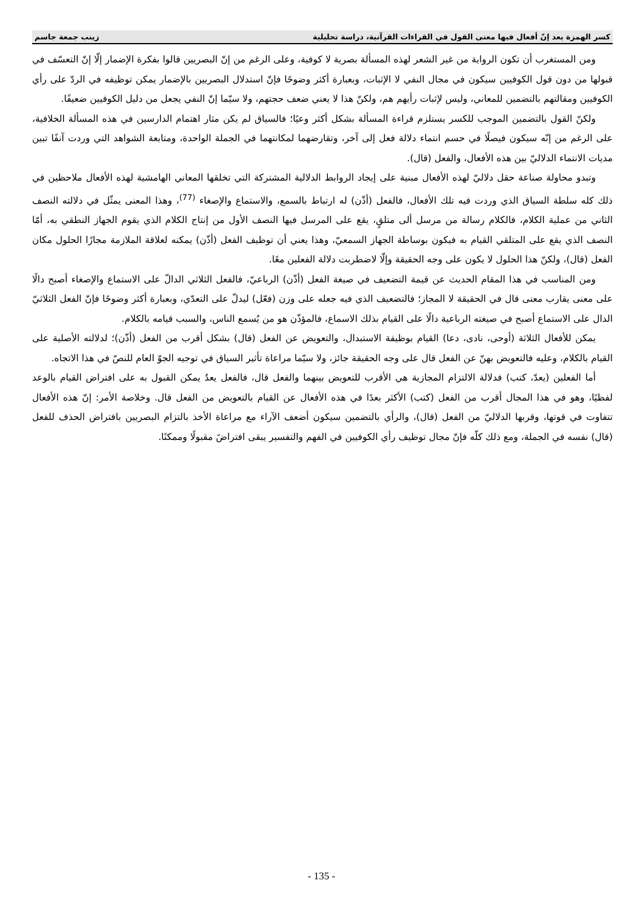كسر الهمزة بعد إنّ أفعال فيها معنى القول في القراءات القرآنية، دراسة تحليلية زينب جمعة جاسم
ومن المستغرب أن تكون الرواية من غير الشعر لهذه المسألة بصرية لا كوفية، وعلى الرغم من إنّ البصريين قالوا بفكرة الإضمار إلّا إنّ التعسّف في قبولها من دون قول الكوفيين سيكون في مجال النفي لا الإثبات، وبعبارة أكثر وضوحًا فإنّ استدلال البصريين بالإضمار يمكن توظيفه في الردّ على رأي الكوفيين ومقالتهم بالتضمين للمعاني، وليس لإثبات رأيهم هم، ولكنّ هذا لا يعني ضعف حجتهم، ولا سيّما إنّ النفي يجعل من دليل الكوفيين ضعيفًا.
ولكنّ القول بالتضمين الموجب للكسر يستلزم قراءة المسألة بشكل أكثر وعيًا؛ فالسياق لم يكن مثار اهتمام الدارسين في هذه المسألة الخلافية، على الرغم من إنّه سيكون فيصلًا في حسم انتماء دلالة فعل إلى آخر، وتقارضهما لمكانتهما في الجملة الواحدة، ومتابعة الشواهد التي وردت آنفًا تبين مديات الانتماء الدلاليّ بين هذه الأفعال، والفعل (قال).
وتبدو محاولة صناعة حقل دلاليّ لهذه الأفعال مبنية على إيجاد الروابط الدلالية المشتركة التي تخلقها المعاني الهامشية لهذه الأفعال ملاحظين في ذلك كله سلطة السياق الذي وردت فيه تلك الأفعال، فالفعل (أذّن) له ارتباط بالسمع، والاستماع والإصغاء <sup>(77)</sup>، وهذا المعنى يمثّل في دلالته النصف الثاني من عملية الكلام، فالكلام رسالة من مرسل ألى متلقٍ، يقع على المرسل فيها النصف الأول من إنتاج الكلام الذي يقوم الجهاز النطقي به، أمّا النصف الذي يقع على المتلقي القيام به فيكون بوساطة الجهاز السمعيّ، وهذا يعني أن توظيف الفعل (أذّن) يمكنه لعلاقة الملازمة مجازًا الحلول مكان الفعل (قال)، ولكنّ هذا الحلول لا يكون على وجه الحقيقة وإلّا لاضطربت دلالة الفعلين معًا.
ومن المناسب في هذا المقام الحديث عن قيمة التضعيف في صيغة الفعل (أذّن) الرباعيّ، فالفعل الثلاثي الدالّ على الاستماع والإصغاء أصبح دالًا على معنى يقارب معنى قال في الحقيقة لا المجاز؛ فالتضعيف الذي فيه جعله على وزن (فعّل) ليدلّ على التعدّي، وبعبارة أكثر وضوحًا فإنّ الفعل الثلاثيّ الدال على الاستماع أصبح في صيغته الرباعية دالًا على القيام بذلك الاسماع، فالمؤذّن هو من يُسمع الناس، والسبب قيامه بالكلام.
يمكن للأفعال الثلاثة (أوحى، نادى، دعا) القيام بوظيفة الاستبدال، والتعويض عن الفعل (قال) بشكل أقرب من الفعل (أذّن)؛ لدلالته الأصلية على القيام بالكلام، وعليه فالتعويض بهنّ عن الفعل قال على وجه الحقيقة جائز، ولا سيّما مراعاة تأثير السياق في توجيه الجوّ العام للنصّ في هذا الاتجاه.
أما الفعلين (يعدّ، كتب) فدلالة الالتزام المجازية هي الأقرب للتعويض بينهما والفعل قال، فالفعل يعدُ يمكن القبول به على افتراض القيام بالوعد لفظيًا، وهو في هذا المجال أقرب من الفعل (كتب) الأكثر بعدًا في هذه الأفعال عن القيام بالتعويض من الفعل قال. وخلاصة الأمر: إنّ هذه الأفعال تتفاوت في قوتها، وقربها الدلاليّ من الفعل (قال)، والرأي بالتضمين سيكون أضعف الآراء مع مراعاة الأخذ بالتزام البصريين بافتراض الحذف للفعل (قال) نفسه في الجملة، ومع ذلك كلّه فإنّ مجال توظيف رأي الكوفيين في الفهم والتفسير يبقى افتراضً مقبولًا وممكنًا.
- 135 -